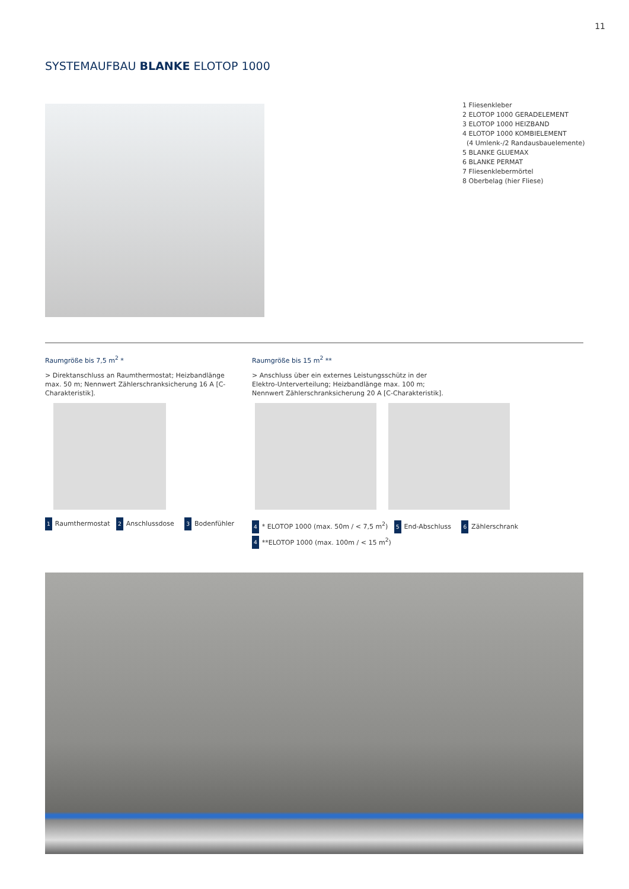11
SYSTEMAUFBAU BLANKE ELOTOP 1000
1 Fliesenkleber
2 ELOTOP 1000 GERADELEMENT
3 ELOTOP 1000 HEIZBAND
4 ELOTOP 1000 KOMBIELEMENT
(4 Umlenk-/2 Randausbauelemente)
5 BLANKE GLUEMAX
6 BLANKE PERMAT
7 Fliesenklebermörtel
8 Oberbelag (hier Fliese)
Raumgröße bis 7,5 m<sup>2</sup> *
> Direktanschluss an Raumthermostat; Heizbandlänge max. 50 m; Nennwert Zählerschranksicherung 16 A [C-Charakteristik].
Raumgröße bis 15 m<sup>2</sup> **
> Anschluss über ein externes Leistungsschütz in der Elektro-Unterverteilung; Heizbandlänge max. 100 m; Nennwert Zählerschranksicherung 20 A [C-Charakteristik].
1 Raumthermostat 2 Anschlussdose 3 Bodenfühler
4 * ELOTOP 1000 (max. 50m / < 7,5 m<sup>2</sup>) 5 End-Abschluss 6 Zählerschrank
4 **ELOTOP 1000 (max. 100m / < 15 m<sup>2</sup>)